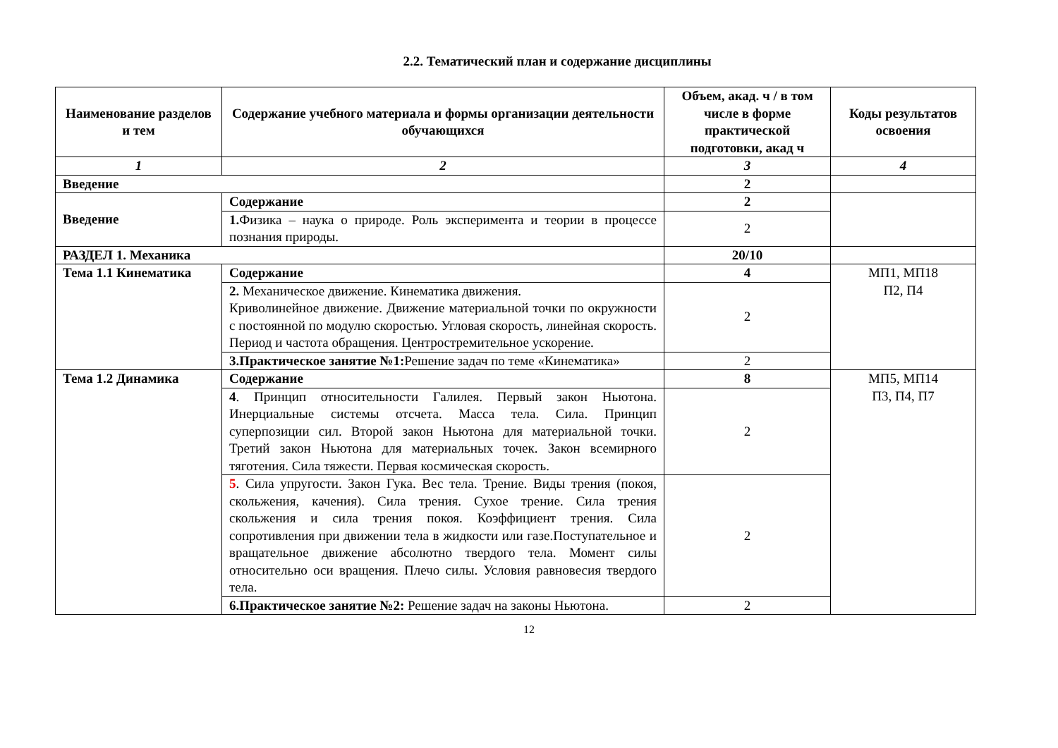2.2. Тематический план и содержание дисциплины
| Наименование разделов и тем | Содержание учебного материала и формы организации деятельности обучающихся | Объем, акад. ч / в том числе в форме практической подготовки, акад ч | Коды результатов освоения |
| --- | --- | --- | --- |
| 1 | 2 | 3 | 4 |
| Введение | | 2 | |
| Введение | Содержание | 2 | |
| | 1. Физика – наука о природе. Роль эксперимента и теории в процессе познания природы. | 2 | |
| РАЗДЕЛ 1. Механика | | 20/10 | |
| Тема 1.1 Кинематика | Содержание | 4 | МП1, МП18 П2, П4 |
| | 2. Механическое движение. Кинематика движения. Криволинейное движение. Движение материальной точки по окружности с постоянной по модулю скоростью. Угловая скорость, линейная скорость. Период и частота обращения. Центростремительное ускорение. | 2 | |
| | 3.Практическое занятие №1: Решение задач по теме «Кинематика» | 2 | |
| Тема 1.2 Динамика | Содержание | 8 | МП5, МП14 П3, П4, П7 |
| | 4 . Принцип относительности Галилея. Первый закон Ньютона. Инерциальные системы отсчета. Масса тела. Сила. Принцип суперпозиции сил. Второй закон Ньютона для материальной точки. Третий закон Ньютона для материальных точек. Закон всемирного тяготения. Сила тяжести. Первая космическая скорость. | 2 | |
| | 5 . Сила упругости. Закон Гука. Вес тела. Трение. Виды трения (покоя, скольжения, качения). Сила трения. Сухое трение. Сила трения скольжения и сила трения покоя. Коэффициент трения. Сила сопротивления при движении тела в жидкости или газе.Поступательное и вращательное движение абсолютно твердого тела. Момент силы относительно оси вращения. Плечо силы. Условия равновесия твердого тела. | 2 | |
| | 6.Практическое занятие №2: Решение задач на законы Ньютона. | 2 | |
12